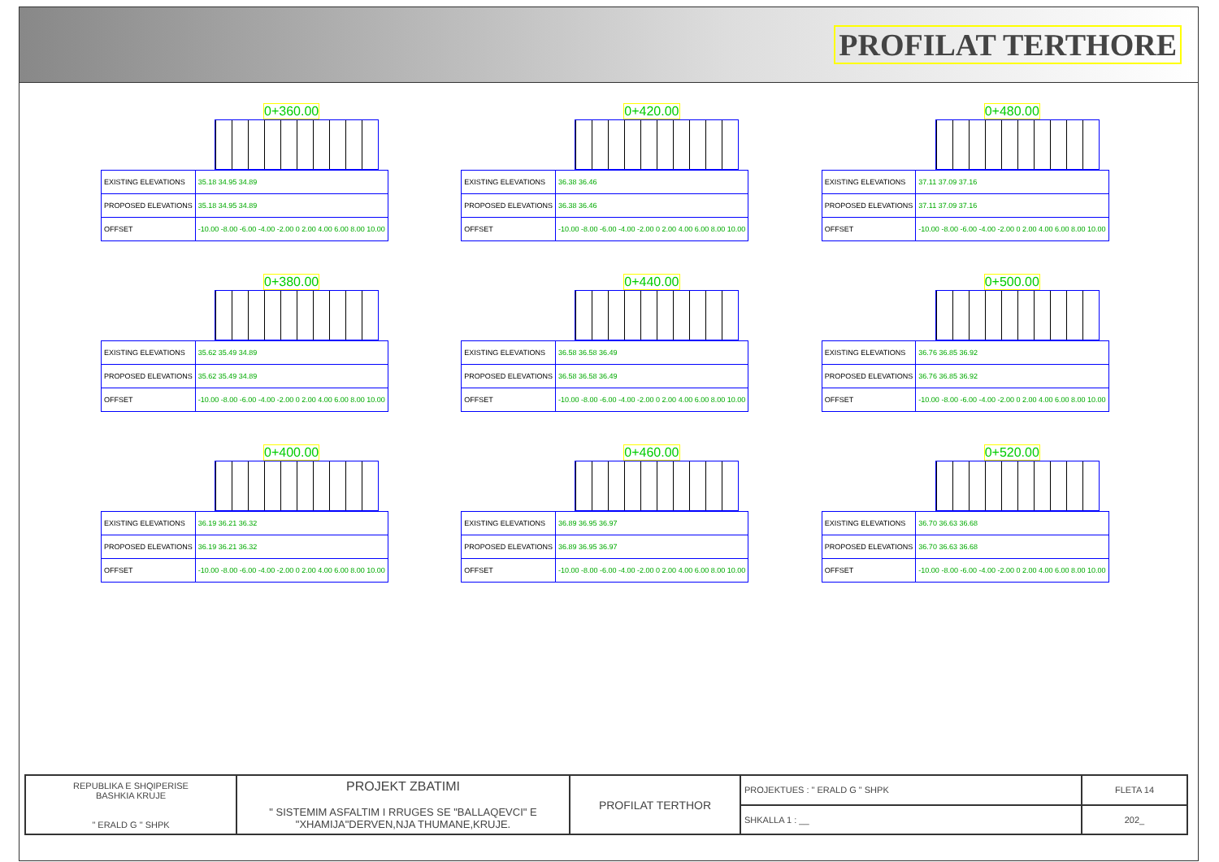PROFILAT TERTHORE
0+360.00
| EXISTING ELEVATIONS | 35.18 34.95 34.89 |
| PROPOSED ELEVATIONS | 35.18 34.95 34.89 |
| OFFSET | -10.00 -8.00 -6.00 -4.00 -2.00 0 2.00 4.00 6.00 8.00 10.00 |
0+420.00
| EXISTING ELEVATIONS | 36.38 36.46 |
| PROPOSED ELEVATIONS | 36.38 36.46 |
| OFFSET | -10.00 -8.00 -6.00 -4.00 -2.00 0 2.00 4.00 6.00 8.00 10.00 |
0+480.00
| EXISTING ELEVATIONS | 37.11 37.09 37.16 |
| PROPOSED ELEVATIONS | 37.11 37.09 37.16 |
| OFFSET | -10.00 -8.00 -6.00 -4.00 -2.00 0 2.00 4.00 6.00 8.00 10.00 |
0+380.00
| EXISTING ELEVATIONS | 35.62 35.49 34.89 |
| PROPOSED ELEVATIONS | 35.62 35.49 34.89 |
| OFFSET | -10.00 -8.00 -6.00 -4.00 -2.00 0 2.00 4.00 6.00 8.00 10.00 |
0+440.00
| EXISTING ELEVATIONS | 36.58 36.58 36.49 |
| PROPOSED ELEVATIONS | 36.58 36.58 36.49 |
| OFFSET | -10.00 -8.00 -6.00 -4.00 -2.00 0 2.00 4.00 6.00 8.00 10.00 |
0+500.00
| EXISTING ELEVATIONS | 36.76 36.85 36.92 |
| PROPOSED ELEVATIONS | 36.76 36.85 36.92 |
| OFFSET | -10.00 -8.00 -6.00 -4.00 -2.00 0 2.00 4.00 6.00 8.00 10.00 |
0+400.00
| EXISTING ELEVATIONS | 36.19 36.21 36.32 |
| PROPOSED ELEVATIONS | 36.19 36.21 36.32 |
| OFFSET | -10.00 -8.00 -6.00 -4.00 -2.00 0 2.00 4.00 6.00 8.00 10.00 |
0+460.00
| EXISTING ELEVATIONS | 36.89 36.95 36.97 |
| PROPOSED ELEVATIONS | 36.89 36.95 36.97 |
| OFFSET | -10.00 -8.00 -6.00 -4.00 -2.00 0 2.00 4.00 6.00 8.00 10.00 |
0+520.00
| EXISTING ELEVATIONS | 36.70 36.63 36.68 |
| PROPOSED ELEVATIONS | 36.70 36.63 36.68 |
| OFFSET | -10.00 -8.00 -6.00 -4.00 -2.00 0 2.00 4.00 6.00 8.00 10.00 |
| REPUBLIKA E SHQIPERISE BASHKIA KRUJE " ERALD G " SHPK | PROJEKT ZBATIMI " SISTEMIM ASFALTIM I RRUGES SE "BALLAQEVCI" E "XHAMIJA"DERVEN,NJA THUMANE,KRUJE. | PROFILAT TERTHOR | PROJEKTUES : " ERALD G " SHPK | FLETA 14 |
| | | | SHKALLA 1 : __ | 202_ |